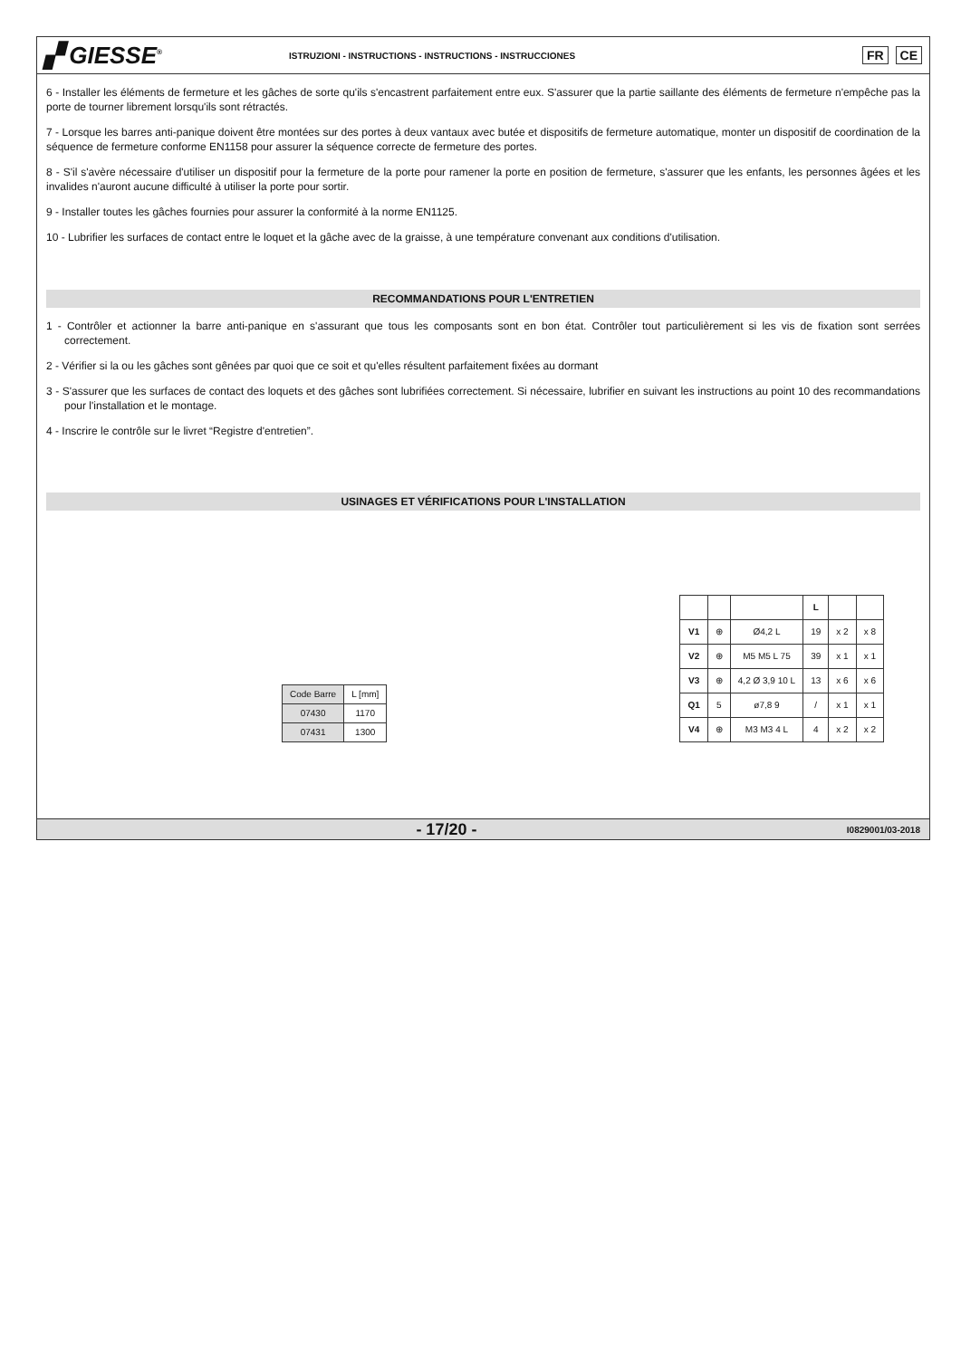▞ GIESSE<sup>®</sup>
ISTRUZIONI - INSTRUCTIONS - INSTRUCTIONS - INSTRUCCIONES
FR CE
6 - Installer les éléments de fermeture et les gâches de sorte qu'ils s'encastrent parfaitement entre eux. S'assurer que la partie saillante des éléments de fermeture n'empêche pas la porte de tourner librement lorsqu'ils sont rétractés.
7 - Lorsque les barres anti-panique doivent être montées sur des portes à deux vantaux avec butée et dispositifs de fermeture automatique, monter un dispositif de coordination de la séquence de fermeture conforme EN1158 pour assurer la séquence correcte de fermeture des portes.
8 - S'il s'avère nécessaire d'utiliser un dispositif pour la fermeture de la porte pour ramener la porte en position de fermeture, s'assurer que les enfants, les personnes âgées et les invalides n'auront aucune difficulté à utiliser la porte pour sortir.
9 - Installer toutes les gâches fournies pour assurer la conformité à la norme EN1125.
10 - Lubrifier les surfaces de contact entre le loquet et la gâche avec de la graisse, à une température convenant aux conditions d'utilisation.
RECOMMANDATIONS POUR L'ENTRETIEN
1 - Contrôler et actionner la barre anti-panique en s'assurant que tous les composants sont en bon état. Contrôler tout particulièrement si les vis de fixation sont serrées correctement.
2 - Vérifier si la ou les gâches sont gênées par quoi que ce soit et qu'elles résultent parfaitement fixées au dormant
3 - S'assurer que les surfaces de contact des loquets et des gâches sont lubrifiées correctement. Si nécessaire, lubrifier en suivant les instructions au point 10 des recommandations pour l'installation et le montage.
4 - Inscrire le contrôle sur le livret “Registre d'entretien”.
USINAGES ET VÉRIFICATIONS POUR L'INSTALLATION
| Code Barre | L [mm] |
| 07430 | 1170 |
| 07431 | 1300 |
| | | | L | | |
| V1 | ⊕ | Ø4,2 L | 19 | x 2 | x 8 |
| V2 | ⊕ | M5 M5 L 75 | 39 | x 1 | x 1 |
| V3 | ⊕ | 4,2 Ø 3,9 10 L | 13 | x 6 | x 6 |
| Q1 | 5 | ø7,8 9 | / | x 1 | x 1 |
| V4 | ⊕ | M3 M3 4 L | 4 | x 2 | x 2 |
- 17/20 - I0829001/03-2018